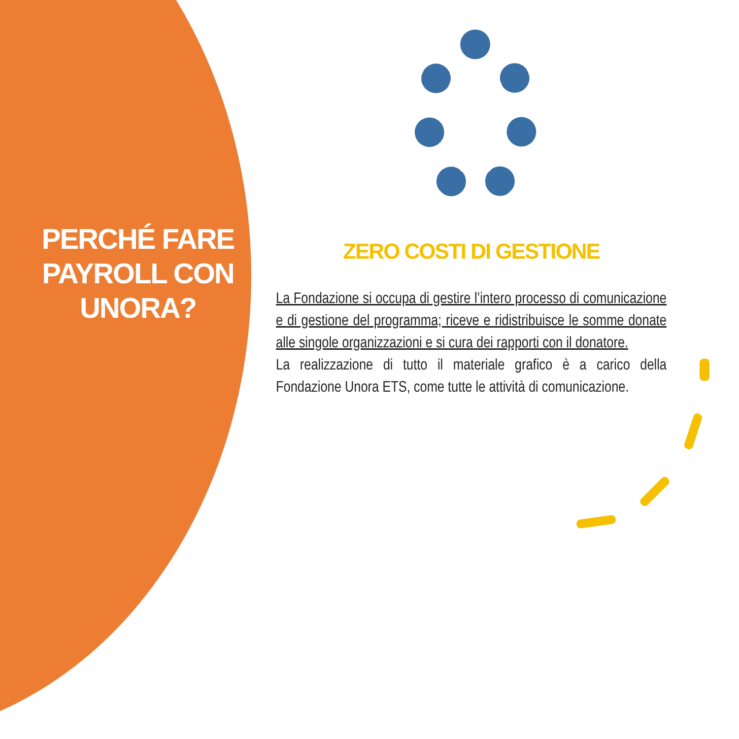PERCHÉ FARE PAYROLL CON UNORA?
ZERO COSTI DI GESTIONE
La Fondazione si occupa di gestire l’intero processo di comunicazione e di gestione del programma; riceve e ridistribuisce le somme donate alle singole organizzazioni e si cura dei rapporti con il donatore.
La realizzazione di tutto il materiale grafico è a carico della Fondazione Unora ETS, come tutte le attività di comunicazione.